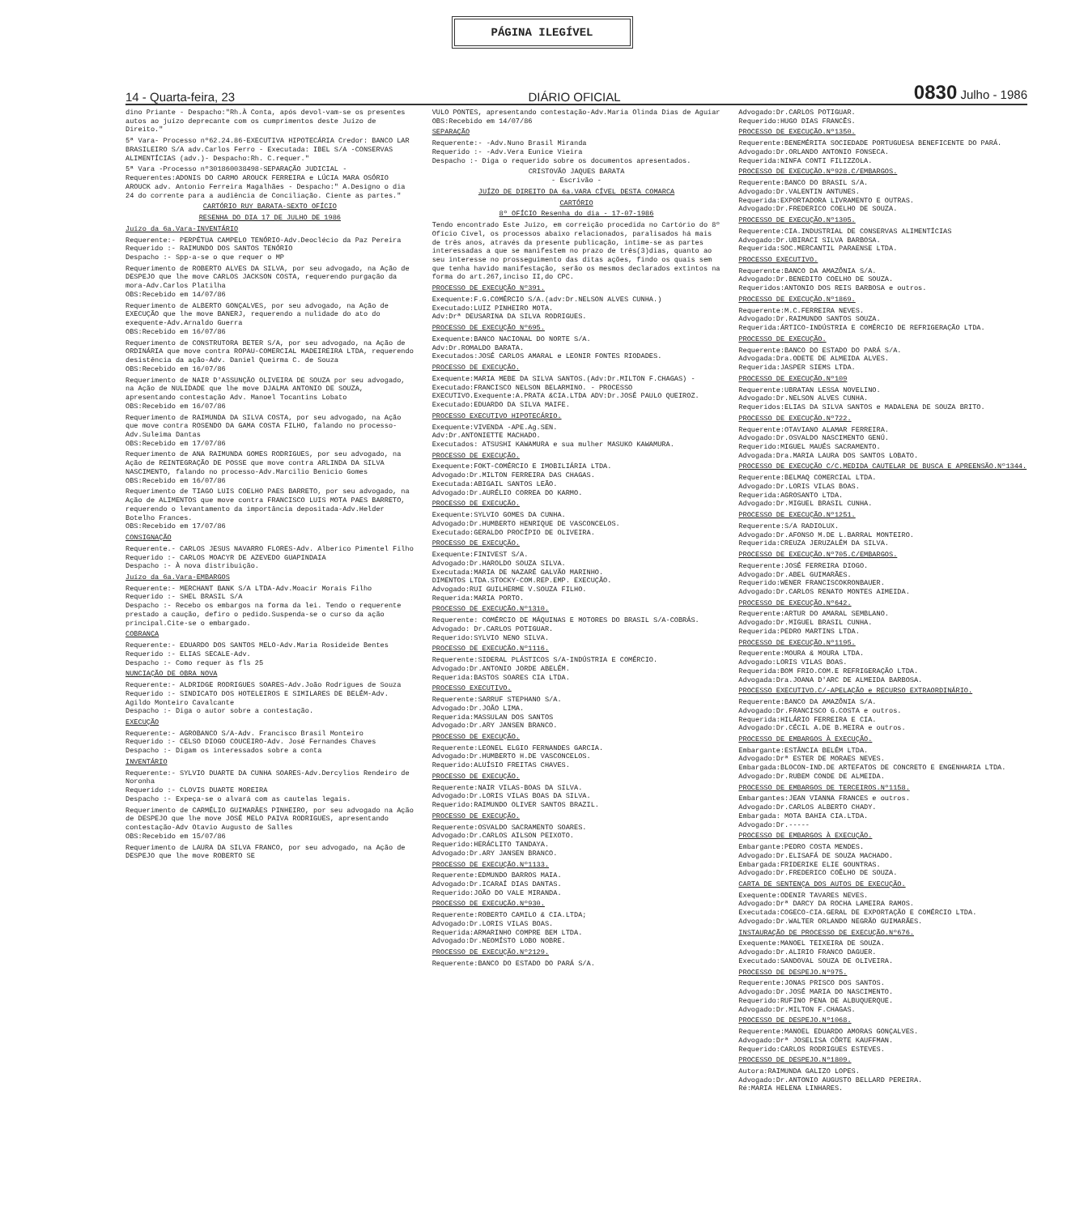PÁGINA ILEGÍVEL
14 - Quarta-feira, 23 DIÁRIO OFICIAL 0830 Julho - 1986
dino Priante - Despacho:"Rh.À Conta, após devol-vam-se os presentes autos ao juízo deprecante com os cumprimentos deste Juízo de Direito."
5ª Vara- Processo nº62.24.86-EXECUTIVA HIPOTECÁRIA Credor: BANCO LAR BRASILEIRO S/A adv.Carlos Ferro - Executada: IBEL S/A -CONSERVAS ALIMENTÍCIAS (adv.)- Despacho:Rh. C.requer."
5ª Vara -Processo nº301860038498-SEPARAÇÃO JUDICIAL -Requerentes:ADONIS DO CARMO AROUCK FERREIRA e LÚCIA MARA OSÓRIO AROUCK adv. Antonio Ferreira Magalhães - Despacho:" A.Designo o dia 24 do corrente para a audiência de Conciliação. Ciente as partes."
CARTÓRIO RUY BARATA-SEXTO OFÍCIO
RESENHA DO DIA 17 DE JULHO DE 1986
Juízo da 6a.Vara-INVENTÁRIO
Requerente:- PERPÉTUA CAMPELO TENÓRIO-Adv.Deoclécio da Paz Pereira
Requerido :- RAIMUNDO DOS SANTOS TENÓRIO
Despacho :- Spp-a-se o que requer o MP
Requerimento de ROBERTO ALVES DA SILVA, por seu advogado, na Ação de DESPEJO que lhe move CARLOS JACKSON COSTA, requerendo purgação da mora-Adv.Carlos Platilha
OBS:Recebido em 14/07/86
Requerimento de ALBERTO GONÇALVES, por seu advogado, na Ação de EXECUÇÃO que lhe move BANERJ, requerendo a nulidade do ato do exequente-Adv.Arnaldo Guerra
OBS:Recebido em 16/07/86
Requerimento de CONSTRUTORA BETER S/A, por seu advogado, na Ação de ORDINÁRIA que move contra ROPAU-COMERCIAL MADEIREIRA LTDA, requerendo desistência da ação-Adv. Daniel Queirma C. de Souza
OBS:Recebido em 16/07/86
Requerimento de NAIR D'ASSUNÇÃO OLIVEIRA DE SOUZA por seu advogado, na Ação de NULIDADE que lhe move DJALMA ANTONIO DE SOUZA, apresentando contestação Adv. Manoel Tocantins Lobato
OBS:Recebido em 16/07/86
Requerimento de RAIMUNDA DA SILVA COSTA, por seu advogado, na Ação que move contra ROSENDO DA GAMA COSTA FILHO, falando no processo-Adv.Suleima Dantas
OBS:Recebido em 17/07/86
Requerimento de ANA RAIMUNDA GOMES RODRIGUES, por seu advogado, na Ação de REINTEGRAÇÃO DE POSSE que move contra ARLINDA DA SILVA NASCIMENTO, falando no processo-Adv.Marcilio Benicio Gomes
OBS:Recebido em 16/07/86
Requerimento de TIAGO LUIS COELHO PAES BARRETO, por seu advogado, na Ação de ALIMENTOS que move contra FRANCISCO LUIS MOTA PAES BARRETO, requerendo o levantamento da importância depositada-Adv.Helder Botelho Frances.
OBS:Recebido em 17/07/86
CONSIGNAÇÃO
Requerente.- CARLOS JESUS NAVARRO FLORES-Adv. Alberico Pimentel Filho
Requerido :- CARLOS MOACYR DE AZEVEDO GUAPINDAIA
Despacho :- À nova distribuição.
Juízo da 6a.Vara-EMBARGOS
Requerente:- MERCHANT BANK S/A LTDA-Adv.Moacir Morais Filho
Requerido :- SHEL BRASIL S/A
Despacho :- Recebo os embargos na forma da lei. Tendo o requerente prestado a caução, defiro o pedido.Suspenda-se o curso da ação principal.Cite-se o embargado.
COBRANÇA
Requerente:- EDUARDO DOS SANTOS MELO-Adv.Maria Rosideide Bentes
Requerido :- ELIAS SECALE-Adv.
Despacho :- Como requer às fls 25
NUNCIAÇÃO DE OBRA NOVA
Requerente:- ALDRIDGE RODRIGUES SOARES-Adv.João Rodrigues de Souza
Requerido :- SINDICATO DOS HOTELEIROS E SIMILARES DE BELÉM-Adv. Agildo Monteiro Cavalcante
Despacho :- Diga o autor sobre a contestação.
EXECUÇÃO
Requerente:- AGROBANCO S/A-Adv. Francisco Brasil Monteiro
Requerido :- CELSO DIOGO COUCEIRO-Adv. José Fernandes Chaves
Despacho :- Digam os interessados sobre a conta
INVENTÁRIO
Requerente:- SYLVIO DUARTE DA CUNHA SOARES-Adv.Dercylios Rendeiro de Noronha
Requerido :- CLOVIS DUARTE MOREIRA
Despacho :- Expeça-se o alvará com as cautelas legais.
Requerimento de CARMÉLIO GUIMARÃES PINHEIRO, por seu advogado na Ação de DESPEJO que lhe move JOSÉ MELO PAIVA RODRIGUES, apresentando contestação-Adv Otavio Augusto de Salles
OBS:Recebido em 15/07/86
Requerimento de LAURA DA SILVA FRANCO, por seu advogado, na Ação de DESPEJO que lhe move ROBERTO SE
VULO PONTES, apresentando contestação-Adv.Maria Olinda Dias de Aguiar
OBS:Recebido em 14/07/86
SEPARAÇÃO
Requerente:- -Adv.Nuno Brasil Miranda
Requerido :- -Adv.Vera Eunice Vieira
Despacho :- Diga o requerido sobre os documentos apresentados.
CRISTOVÃO JAQUES BARATA
- Escrivão -
JUÍZO DE DIREITO DA 6a.VARA CÍVEL DESTA COMARCA
CARTÓRIO
8º OFÍCIO Resenha do dia - 17-07-1986
Tendo encontrado Este Juízo, em correição procedida no Cartório do 8º Ofício Cível, os processos abaixo relacionados, paralisados há mais de três anos, através da presente publicação, intime-se as partes interessadas a que se manifestem no prazo de três(3)dias, quanto ao seu interesse no prosseguimento das ditas ações, findo os quais sem que tenha havido manifestação, serão os mesmos declarados extintos na forma do art.267,inciso II,do CPC.
PROCESSO DE EXECUÇÃO Nº391.
Exequente:F.G.COMÉRCIO S/A.(adv:Dr.NELSON ALVES CUNHA.)
Executado:LUIZ PINHEIRO MOTA.
Adv:Drª DEUSARINA DA SILVA RODRIGUES.
PROCESSO DE EXECUÇÃO Nº695.
Exequente:BANCO NACIONAL DO NORTE S/A.
Adv:Dr.ROMALDO BARATA.
Executados:JOSÉ CARLOS AMARAL e LEONIR FONTES RIODADES.
PROCESSO DE EXECUÇÃO.
Exequente:MARIA MEBE DA SILVA SANTOS.(Adv:Dr.MILTON F.CHAGAS) - Executado:FRANCISCO NELSON BELARMINO. - PROCESSO EXECUTIVO.Exequente:A.PRATA &CIA.LTDA ADV:Dr.JOSÉ PAULO QUEIROZ. Executado:EDUARDO DA SILVA MAIFE.
PROCESSO EXECUTIVO HIPOTECÁRIO.
Exequente:VIVENDA -APE.Ag.SEN.
Adv:Dr.ANTONIETTE MACHADO.
Executados: ATSUSHI KAWAMURA e sua mulher MASUKO KAWAMURA.
PROCESSO DE EXECUÇÃO.
Exequente:FOKT-COMÉRCIO E IMOBILIÁRIA LTDA.
Advogado:Dr.MILTON FERREIRA DAS CHAGAS.
Executada:ABIGAIL SANTOS LEÃO.
Advogado:Dr.AURÉLIO CORREA DO KARMO.
PROCESSO DE EXECUÇÃO.
Exequente:SYLVIO GOMES DA CUNHA.
Advogado:Dr.HUMBERTO HENRIQUE DE VASCONCELOS.
Executado:GERALDO PROCÍPIO DE OLIVEIRA.
PROCESSO DE EXECUÇÃO.
Exequente:FINIVEST S/A.
Advogado:Dr.HAROLDO SOUZA SILVA.
Executada:MARIA DE NAZARÉ GALVÃO MARINHO.
DIMENTOS LTDA.STOCKY-COM.REP.EMP. EXECUÇÃO.
Advogado:RUI GUILHERME V.SOUZA FILHO.
Requerida:MARIA PORTO.
PROCESSO DE EXECUÇÃO.Nº1310.
Requerente: COMÉRCIO DE MÁQUINAS E MOTORES DO BRASIL S/A-COBRÁS.
Advogado: Dr.CARLOS POTIGUAR.
Requerido:SYLVIO NENO SILVA.
PROCESSO DE EXECUÇÃO.Nº1116.
Requerente:SIDERAL PLÁSTICOS S/A-INDÚSTRIA E COMÉRCIO.
Advogado:Dr.ANTONIO JORDE ABELÉM.
Requerida:BASTOS SOARES CIA LTDA.
PROCESSO EXECUTIVO.
Requerente:SARRUF STEPHANO S/A.
Advogado:Dr.JOÃO LIMA.
Requerida:MASSULAN DOS SANTOS
Advogado:Dr.ARY JANSEN BRANCO.
PROCESSO DE EXECUÇÃO.
Requerente:LEONEL ELGIO FERNANDES GARCIA.
Advogado:Dr.HUMBERTO H.DE VASCONCELOS.
Requerido:ALUÍSIO FREITAS CHAVES.
PROCESSO DE EXECUÇÃO.
Requerente:NAIR VILAS-BOAS DA SILVA.
Advogado:Dr.LORIS VILAS BOAS DA SILVA.
Requerido:RAIMUNDO OLIVER SANTOS BRAZIL.
PROCESSO DE EXECUÇÃO.
Requerente:OSVALDO SACRAMENTO SOARES.
Advogado:Dr.CARLOS AILSON PEIXOTO.
Requerido:HERÁCLITO TANDAYA.
Advogado:Dr.ARY JANSEN BRANCO.
PROCESSO DE EXECUÇÃO.Nº1133.
Requerente:EDMUNDO BARROS MAIA.
Advogado:Dr.ICARAÍ DIAS DANTAS.
Requerido:JOÃO DO VALE MIRANDA.
PROCESSO DE EXECUÇÃO.Nº930.
Requerente:ROBERTO CAMILO & CIA.LTDA;
Advogado:Dr.LORIS VILAS BOAS.
Requerida:ARMARINHO COMPRE BEM LTDA.
Advogado:Dr.NEOMÍSTO LOBO NOBRE.
PROCESSO DE EXECUÇÃO.Nº2129.
Requerente:BANCO DO ESTADO DO PARÁ S/A.
Advogado:Dr.CARLOS POTIGUAR.
Requerido:HUGO DIAS FRANCÊS.
PROCESSO DE EXECUÇÃO.Nº1350.
Requerente:BENEMÉRITA SOCIEDADE PORTUGUESA BENEFICENTE DO PARÁ.
Advogado:Dr.ORLANDO ANTONIO FONSECA.
Requerida:NINFA CONTI FILIZZOLA.
PROCESSO DE EXECUÇÃO.Nº928.C/EMBARGOS.
Requerente:BANCO DO BRASIL S/A.
Advogado:Dr.VALENTIN ANTUNES.
Requerida:EXPORTADORA LIVRAMENTO E OUTRAS.
Advogado:Dr.FREDERICO COELHO DE SOUZA.
PROCESSO DE EXECUÇÃO.Nº1305.
Requerente:CIA.INDUSTRIAL DE CONSERVAS ALIMENTÍCIAS
Advogado:Dr.UBIRACI SILVA BARBOSA.
Requerida:SOC.MERCANTIL PARAENSE LTDA.
PROCESSO EXECUTIVO.
Requerente:BANCO DA AMAZÔNIA S/A.
Advogado:Dr.BENEDITO COELHO DE SOUZA.
Requeridos:ANTONIO DOS REIS BARBOSA e outros.
PROCESSO DE EXECUÇÃO.Nº1869.
Requerente:M.C.FERREIRA NEVES.
Advogado:Dr.RAIMUNDO SANTOS SOUZA.
Requerida:ÁRTICO-INDÚSTRIA E COMÉRCIO DE REFRIGERAÇÃO LTDA.
PROCESSO DE EXECUÇÃO.
Requerente:BANCO DO ESTADO DO PARÁ S/A.
Advogada:Dra.ODETE DE ALMEIDA ALVES.
Requerida:JASPER SIEMS LTDA.
PROCESSO DE EXECUÇÃO.Nº109
Requerente:UBRATAN LESSA NOVELINO.
Advogado:Dr.NELSON ALVES CUNHA.
Requeridos:ELIAS DA SILVA SANTOS e MADALENA DE SOUZA BRITO.
PROCESSO DE EXECUÇÃO.Nº722.
Requerente:OTAVIANO ALAMAR FERREIRA.
Advogado:Dr.OSVALDO NASCIMENTO GENÚ.
Requerido:MIGUEL MAUÉS SACRAMENTO.
Advogada:Dra.MARIA LAURA DOS SANTOS LOBATO.
PROCESSO DE EXECUÇÃO C/C.MEDIDA CAUTELAR DE BUSCA E APREENSÃO.Nº1344.
Requerente:BELMAQ COMERCIAL LTDA.
Advogado:Dr.LORIS VILAS BOAS.
Requerida:AGROSANTO LTDA.
Advogado:Dr.MIGUEL BRASIL CUNHA.
PROCESSO DE EXECUÇÃO.Nº1251.
Requerente:S/A RADIOLUX.
Advogado:Dr.AFONSO M.DE L.BARRAL MONTEIRO.
Requerida:CREUZA JERUZALÉM DA SILVA.
PROCESSO DE EXECUÇÃO.Nº705.C/EMBARGOS.
Requerente:JOSÉ FERREIRA DIOGO.
Advogado:Dr.ABEL GUIMARÃES.
Requerido:WENER FRANCISCOKRONBAUER.
Advogado:Dr.CARLOS RENATO MONTES AIMEIDA.
PROCESSO DE EXECUÇÃO.Nº642.
Requerente:ARTUR DO AMARAL SEMBLANO.
Advogado:Dr.MIGUEL BRASIL CUNHA.
Requerida:PEDRO MARTINS LTDA.
PROCESSO DE EXECUÇÃO.Nº1195.
Requerente:MOURA & MOURA LTDA.
Advogado:LORIS VILAS BOAS.
Requerida:BOM FRIO.COM.E REFRIGERAÇÃO LTDA.
Advogada:Dra.JOANA D'ARC DE ALMEIDA BARBOSA.
PROCESSO EXECUTIVO.C/-APELAÇÃO e RECURSO EXTRAORDINÁRIO.
Requerente:BANCO DA AMAZÔNIA S/A.
Advogado:Dr.FRANCISCO G.COSTA e outros.
Requerida:HILÁRIO FERREIRA E CIA.
Advogado:Dr.CÉCIL A.DE B.MEIRA e outros.
PROCESSO DE EMBARGOS À EXECUÇÃO.
Embargante:ESTÂNCIA BELÉM LTDA.
Advogado:Drª ESTER DE MORAES NEVES.
Embargada:BLOCON-IND.DE ARTEFATOS DE CONCRETO E ENGENHARIA LTDA.
Advogado:Dr.RUBEM CONDE DE ALMEIDA.
PROCESSO DE EMBARGOS DE TERCEIROS.Nº1158.
Embargantes:JEAN VIANNA FRANCES e outros.
Advogado:Dr.CARLOS ALBERTO CHADY.
Embargada: MOTA BAHIA CIA.LTDA.
Advogado:Dr.-----
PROCESSO DE EMBARGOS À EXECUÇÃO.
Embargante:PEDRO COSTA MENDES.
Advogado:Dr.ELISAFÁ DE SOUZA MACHADO.
Embargada:FRIDERIKE ELIE GOUNTRAS.
Advogado:Dr.FREDERICO COÊLHO DE SOUZA.
CARTA DE SENTENÇA DOS AUTOS DE EXECUÇÃO.
Exequente:ODENIR TAVARES NEVES.
Advogado:Drª DARCY DA ROCHA LAMEIRA RAMOS.
Executada:COGECO-CIA.GERAL DE EXPORTAÇÃO E COMÉRCIO LTDA.
Advogado:Dr.WALTER ORLANDO NEGRÃO GUIMARÃES.
INSTAURAÇÃO DE PROCESSO DE EXECUÇÃO.Nº676.
Exequente:MANOEL TEIXEIRA DE SOUZA.
Advogado:Dr.ALIRIO FRANCO DAGUER.
Executado:SANDOVAL SOUZA DE OLIVEIRA.
PROCESSO DE DESPEJO.Nº975.
Requerente:JONAS PRISCO DOS SANTOS.
Advogado:Dr.JOSÉ MARIA DO NASCIMENTO.
Requerido:RUFINO PENA DE ALBUQUERQUE.
Advogado:Dr.MILTON F.CHAGAS.
PROCESSO DE DESPEJO.Nº1068.
Requerente:MANOEL EDUARDO AMORAS GONÇALVES.
Advogado:Drª JOSELISA CÔRTE KAUFFMAN.
Requerido:CARLOS RODRIGUES ESTEVES.
PROCESSO DE DESPEJO.Nº1809.
Autora:RAIMUNDA GALIZO LOPES.
Advogado:Dr.ANTONIO AUGUSTO BELLARD PEREIRA.
Ré:MARIA HELENA LINHARES.